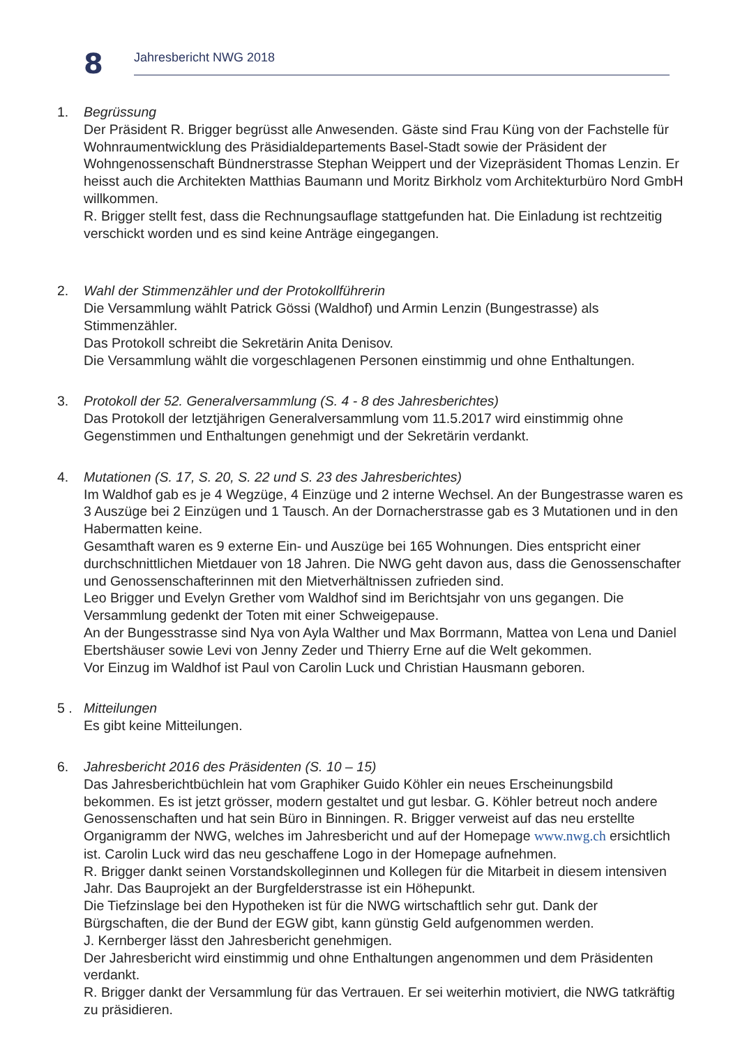8
Jahresbericht NWG 2018
1. Begrüssung
Der Präsident R. Brigger begrüsst alle Anwesenden. Gäste sind Frau Küng von der Fachstelle für Wohnraumentwicklung des Präsidialdepartements Basel-Stadt sowie der Präsident der Wohngenossenschaft Bündnerstrasse Stephan Weippert und der Vizepräsident Thomas Lenzin. Er heisst auch die Architekten Matthias Baumann und Moritz Birkholz vom Architekturbüro Nord GmbH willkommen.
R. Brigger stellt fest, dass die Rechnungsauflage stattgefunden hat. Die Einladung ist rechtzeitig verschickt worden und es sind keine Anträge eingegangen.
2. Wahl der Stimmenzähler und der Protokollführerin
Die Versammlung wählt Patrick Gössi (Waldhof) und Armin Lenzin (Bungestrasse) als Stimmenzähler.
Das Protokoll schreibt die Sekretärin Anita Denisov.
Die Versammlung wählt die vorgeschlagenen Personen einstimmig und ohne Enthaltungen.
3. Protokoll der 52. Generalversammlung (S. 4 - 8 des Jahresberichtes)
Das Protokoll der letztjährigen Generalversammlung vom 11.5.2017 wird einstimmig ohne Gegenstimmen und Enthaltungen genehmigt und der Sekretärin verdankt.
4. Mutationen (S. 17, S. 20, S. 22 und S. 23 des Jahresberichtes)
Im Waldhof gab es je 4 Wegzüge, 4 Einzüge und 2 interne Wechsel. An der Bungestrasse waren es 3 Auszüge bei 2 Einzügen und 1 Tausch. An der Dornacherstrasse gab es 3 Mutationen und in den Habermatten keine.
Gesamthaft waren es 9 externe Ein- und Auszüge bei 165 Wohnungen. Dies entspricht einer durchschnittlichen Mietdauer von 18 Jahren. Die NWG geht davon aus, dass die Genossenschafter und Genossenschafterinnen mit den Mietverhältnissen zufrieden sind.
Leo Brigger und Evelyn Grether vom Waldhof sind im Berichtsjahr von uns gegangen. Die Versammlung gedenkt der Toten mit einer Schweigepause.
An der Bungesstrasse sind Nya von Ayla Walther und Max Borrmann, Mattea von Lena und Daniel Ebertshäuser sowie Levi von Jenny Zeder und Thierry Erne auf die Welt gekommen.
Vor Einzug im Waldhof ist Paul von Carolin Luck und Christian Hausmann geboren.
5 . Mitteilungen
Es gibt keine Mitteilungen.
6. Jahresbericht 2016 des Präsidenten (S. 10 – 15)
Das Jahresberichtbüchlein hat vom Graphiker Guido Köhler ein neues Erscheinungsbild bekommen. Es ist jetzt grösser, modern gestaltet und gut lesbar. G. Köhler betreut noch andere Genossenschaften und hat sein Büro in Binningen. R. Brigger verweist auf das neu erstellte Organigramm der NWG, welches im Jahresbericht und auf der Homepage www.nwg.ch ersichtlich ist. Carolin Luck wird das neu geschaffene Logo in der Homepage aufnehmen.
R. Brigger dankt seinen Vorstandskolleginnen und Kollegen für die Mitarbeit in diesem intensiven Jahr. Das Bauprojekt an der Burgfelderstrasse ist ein Höhepunkt.
Die Tiefzinslage bei den Hypotheken ist für die NWG wirtschaftlich sehr gut. Dank der Bürgschaften, die der Bund der EGW gibt, kann günstig Geld aufgenommen werden.
J. Kernberger lässt den Jahresbericht genehmigen.
Der Jahresbericht wird einstimmig und ohne Enthaltungen angenommen und dem Präsidenten verdankt.
R. Brigger dankt der Versammlung für das Vertrauen. Er sei weiterhin motiviert, die NWG tatkräftig zu präsidieren.